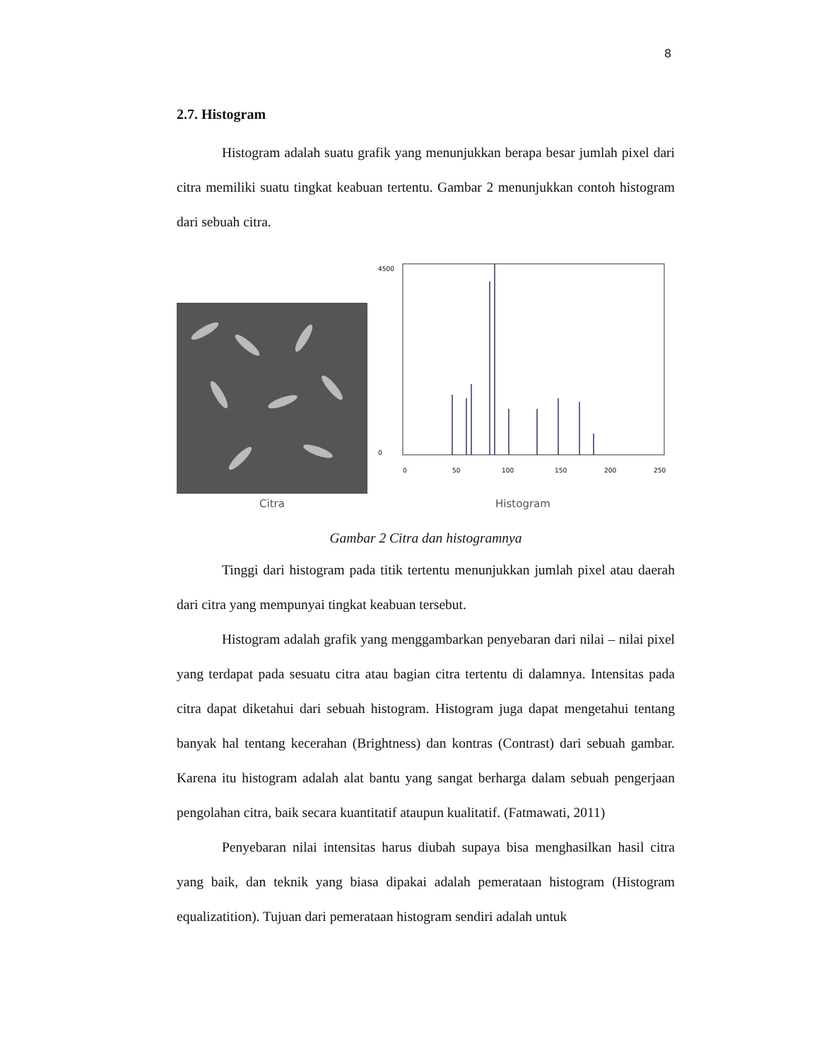8
2.7. Histogram
Histogram adalah suatu grafik yang menunjukkan berapa besar jumlah pixel dari citra memiliki suatu tingkat keabuan tertentu. Gambar 2 menunjukkan contoh histogram dari sebuah citra.
Citra
4500
0
0
50
100
150
200
250
Histogram
Gambar 2 Citra dan histogramnya
Tinggi dari histogram pada titik tertentu menunjukkan jumlah pixel atau daerah dari citra yang mempunyai tingkat keabuan tersebut.
Histogram adalah grafik yang menggambarkan penyebaran dari nilai – nilai pixel yang terdapat pada sesuatu citra atau bagian citra tertentu di dalamnya. Intensitas pada citra dapat diketahui dari sebuah histogram. Histogram juga dapat mengetahui tentang banyak hal tentang kecerahan (Brightness) dan kontras (Contrast) dari sebuah gambar. Karena itu histogram adalah alat bantu yang sangat berharga dalam sebuah pengerjaan pengolahan citra, baik secara kuantitatif ataupun kualitatif. (Fatmawati, 2011)
Penyebaran nilai intensitas harus diubah supaya bisa menghasilkan hasil citra yang baik, dan teknik yang biasa dipakai adalah pemerataan histogram (Histogram equalizatition). Tujuan dari pemerataan histogram sendiri adalah untuk